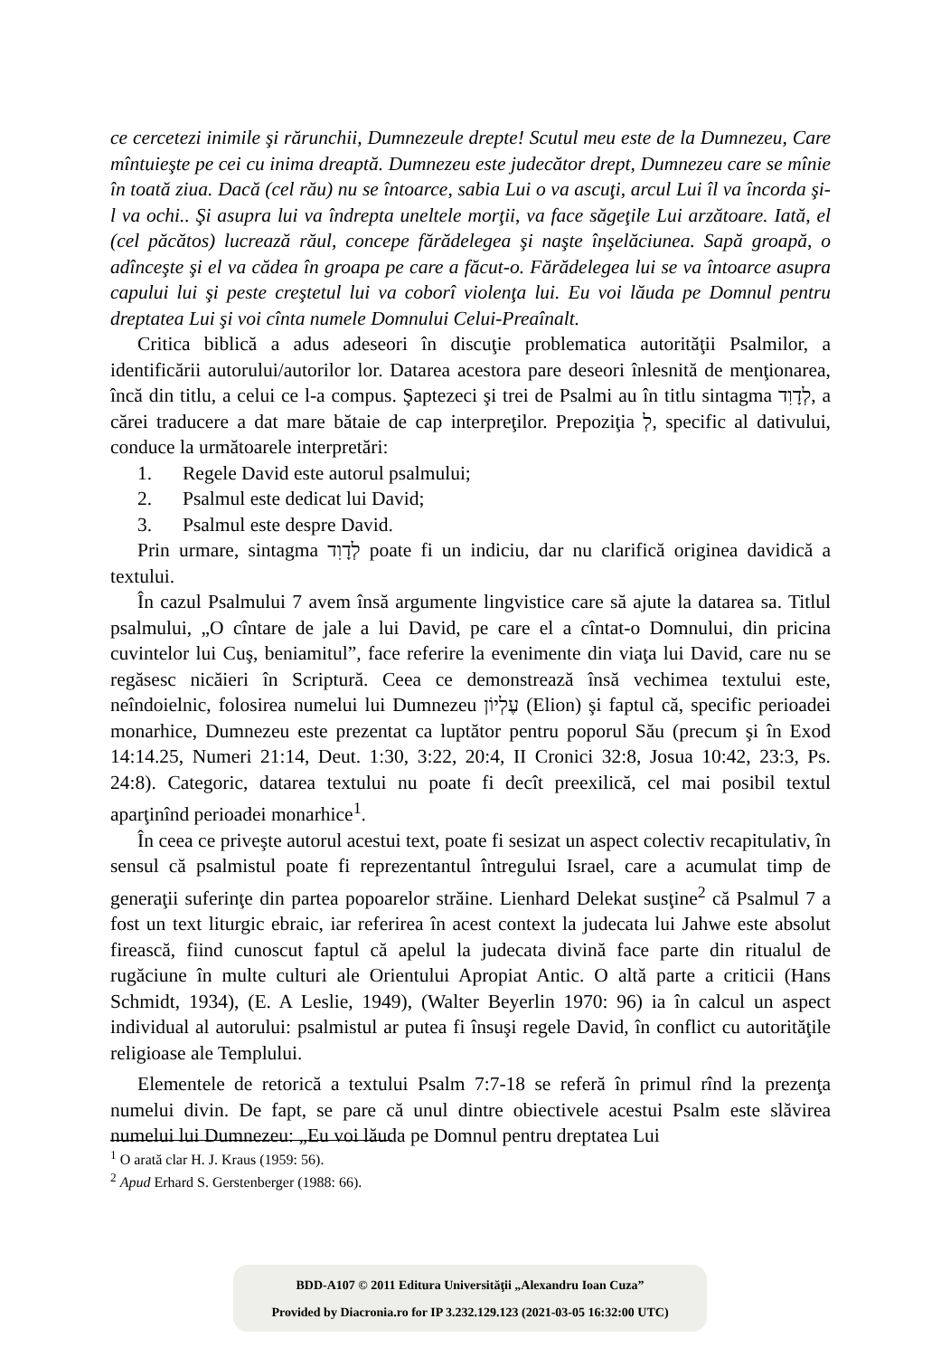ce cercetezi inimile şi rărunchii, Dumnezeule drepte! Scutul meu este de la Dumnezeu, Care mîntuieşte pe cei cu inima dreaptă. Dumnezeu este judecător drept, Dumnezeu care se mînie în toată ziua. Dacă (cel rău) nu se întoarce, sabia Lui o va ascuţi, arcul Lui îl va încorda şi-l va ochi.. Şi asupra lui va îndrepta uneltele morţii, va face săgeţile Lui arzătoare. Iată, el (cel păcătos) lucrează răul, concepe fărădelegea şi naşte înşelăciunea. Sapă groapă, o adînceşte şi el va cădea în groapa pe care a făcut-o. Fărădelegea lui se va întoarce asupra capului lui şi peste creştetul lui va coborî violenţa lui. Eu voi lăuda pe Domnul pentru dreptatea Lui şi voi cînta numele Domnului Celui-Preaînalt.
Critica biblică a adus adeseori în discuţie problematica autorităţii Psalmilor, a identificării autorului/autorilor lor. Datarea acestora pare deseori înlesnită de menţionarea, încă din titlu, a celui ce l-a compus. Şaptezeci şi trei de Psalmi au în titlu sintagma לְדָוִד, a cărei traducere a dat mare bătaie de cap interpreţilor. Prepoziţia לְ, specific al dativului, conduce la următoarele interpretări:
1. Regele David este autorul psalmului;
2. Psalmul este dedicat lui David;
3. Psalmul este despre David.
Prin urmare, sintagma לְדָוִד poate fi un indiciu, dar nu clarifică originea davidică a textului.
În cazul Psalmului 7 avem însă argumente lingvistice care să ajute la datarea sa. Titlul psalmului, „O cîntare de jale a lui David, pe care el a cîntat-o Domnului, din pricina cuvintelor lui Cuş, beniamitul”, face referire la evenimente din viaţa lui David, care nu se regăsesc nicăieri în Scriptură. Ceea ce demonstrează însă vechimea textului este, neîndoielnic, folosirea numelui lui Dumnezeu עֶלְיוֹן (Elion) şi faptul că, specific perioadei monarhice, Dumnezeu este prezentat ca luptător pentru poporul Său (precum şi în Exod 14:14.25, Numeri 21:14, Deut. 1:30, 3:22, 20:4, II Cronici 32:8, Josua 10:42, 23:3, Ps. 24:8). Categoric, datarea textului nu poate fi decît preexilică, cel mai posibil textul aparţinînd perioadei monarhice<sup>1</sup>.
În ceea ce priveşte autorul acestui text, poate fi sesizat un aspect colectiv recapitulativ, în sensul că psalmistul poate fi reprezentantul întregului Israel, care a acumulat timp de generaţii suferinţe din partea popoarelor străine. Lienhard Delekat susţine<sup>2</sup> că Psalmul 7 a fost un text liturgic ebraic, iar referirea în acest context la judecata lui Jahwe este absolut firească, fiind cunoscut faptul că apelul la judecata divină face parte din ritualul de rugăciune în multe culturi ale Orientului Apropiat Antic. O altă parte a criticii (Hans Schmidt, 1934), (E. A Leslie, 1949), (Walter Beyerlin 1970: 96) ia în calcul un aspect individual al autorului: psalmistul ar putea fi însuşi regele David, în conflict cu autorităţile religioase ale Templului.
Elementele de retorică a textului Psalm 7:7-18 se referă în primul rînd la prezenţa numelui divin. De fapt, se pare că unul dintre obiectivele acestui Psalm este slăvirea numelui lui Dumnezeu: „Eu voi lăuda pe Domnul pentru dreptatea Lui
<sup>1</sup> O arată clar H. J. Kraus (1959: 56).
<sup>2</sup> Apud Erhard S. Gerstenberger (1988: 66).
BDD-A107 © 2011 Editura Universităţii „Alexandru Ioan Cuza”
Provided by Diacronia.ro for IP 3.232.129.123 (2021-03-05 16:32:00 UTC)